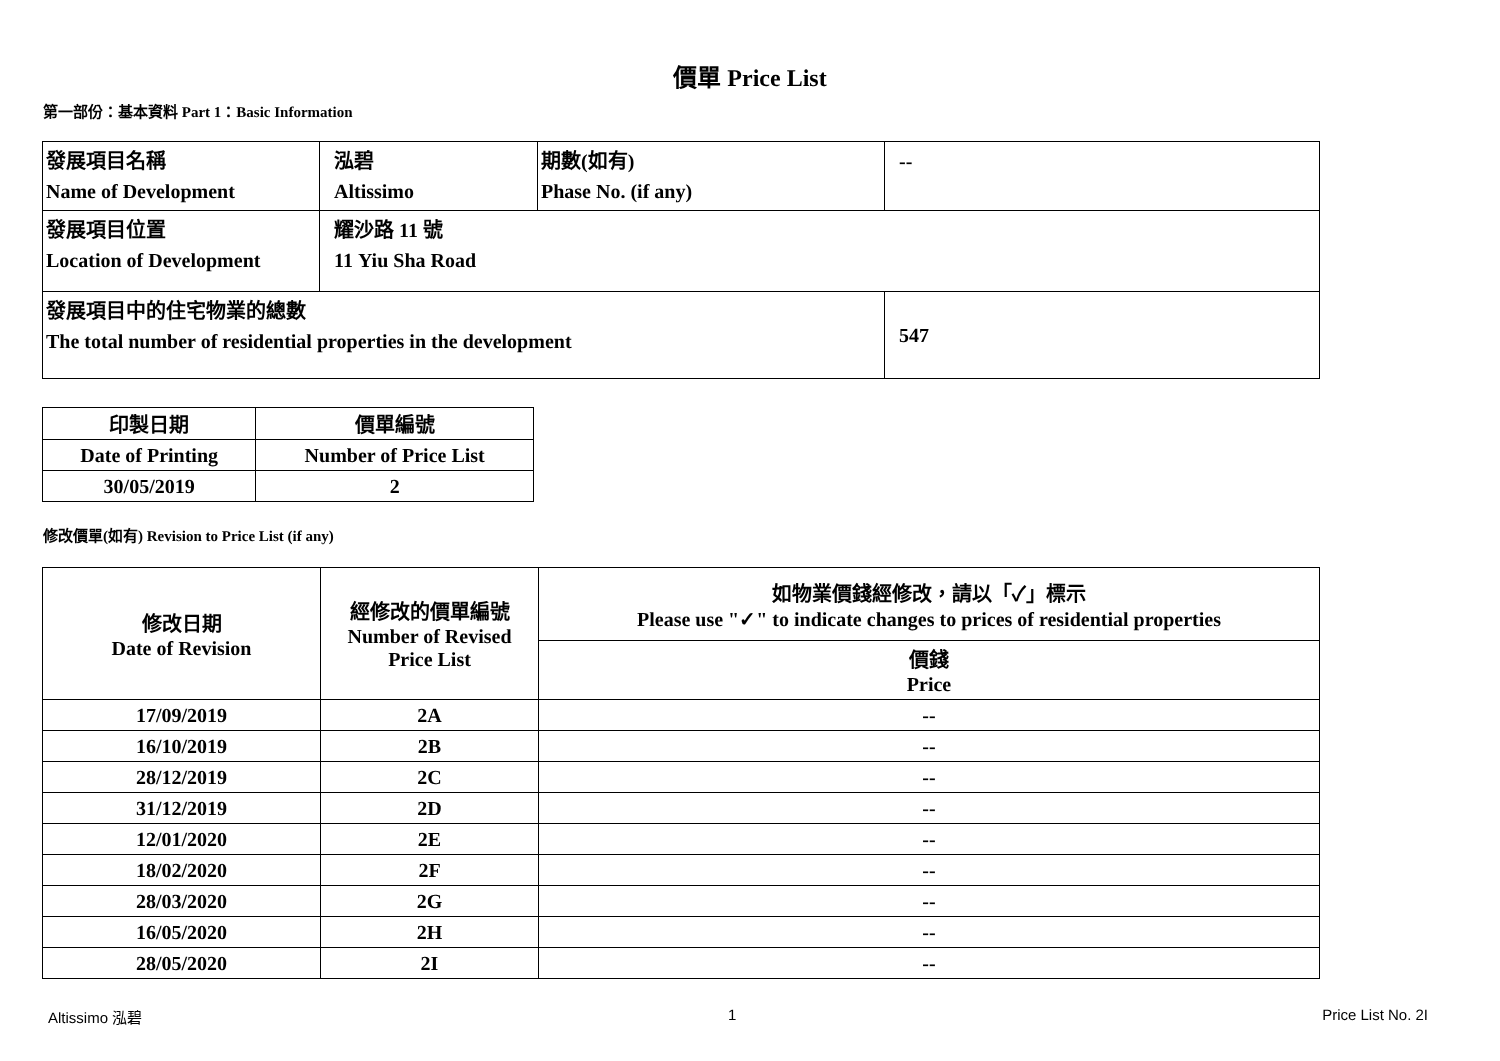價單 Price List
第一部份：基本資料 Part 1：Basic Information
| 發展項目名稱 Name of Development | 泓碧 Altissimo | 期數(如有) Phase No. (if any) | -- |
| 發展項目位置 Location of Development | 耀沙路 11 號 11 Yiu Sha Road | | |
| 發展項目中的住宅物業的總數 The total number of residential properties in the development | | | 547 |
| 印製日期 | 價單編號 |
| Date of Printing | Number of Price List |
| 30/05/2019 | 2 |
修改價單(如有) Revision to Price List (if any)
| 修改日期 Date of Revision | 經修改的價單編號 Number of Revised Price List | 如物業價錢經修改，請以「✓」標示 Please use "✓" to indicate changes to prices of residential properties |
| --- | --- | --- |
| | | 價錢 Price |
| 17/09/2019 | 2A | -- |
| 16/10/2019 | 2B | -- |
| 28/12/2019 | 2C | -- |
| 31/12/2019 | 2D | -- |
| 12/01/2020 | 2E | -- |
| 18/02/2020 | 2F | -- |
| 28/03/2020 | 2G | -- |
| 16/05/2020 | 2H | -- |
| 28/05/2020 | 2I | -- |
Altissimo 泓碧 1 Price List No. 2I